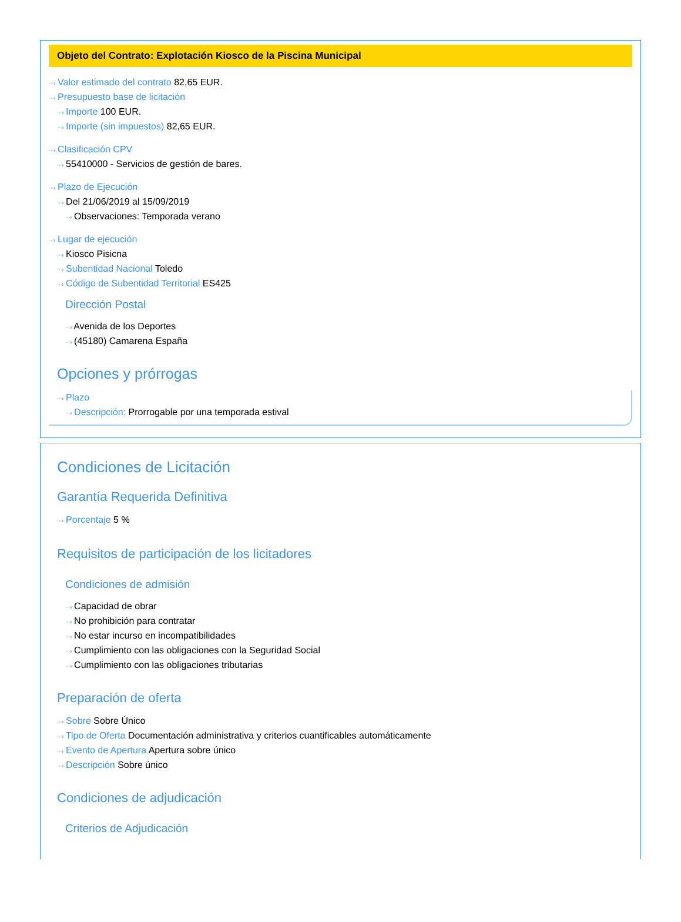Objeto del Contrato: Explotación Kiosco de la Piscina Municipal
···› Valor estimado del contrato 82,65 EUR.
···› Presupuesto base de licitación
···› Importe 100 EUR.
···› Importe (sin impuestos) 82,65 EUR.
···› Clasificación CPV
···› 55410000 - Servicios de gestión de bares.
···› Plazo de Ejecución
···› Del 21/06/2019 al 15/09/2019
···› Observaciones: Temporada verano
···› Lugar de ejecución
···› Kiosco Pisicna
···› Subentidad Nacional Toledo
···› Código de Subentidad Territorial ES425
Dirección Postal
···› Avenida de los Deportes
···› (45180) Camarena España
Opciones y prórrogas
···› Plazo
···› Descripción: Prorrogable por una temporada estival
Condiciones de Licitación
Garantía Requerida Definitiva
···› Porcentaje 5 %
Requisitos de participación de los licitadores
Condiciones de admisión
···› Capacidad de obrar
···› No prohibición para contratar
···› No estar incurso en incompatibilidades
···› Cumplimiento con las obligaciones con la Seguridad Social
···› Cumplimiento con las obligaciones tributarias
Preparación de oferta
···› Sobre Sobre Único
···› Tipo de Oferta Documentación administrativa y criterios cuantificables automáticamente
···› Evento de Apertura Apertura sobre único
···› Descripción Sobre único
Condiciones de adjudicación
Criterios de Adjudicación